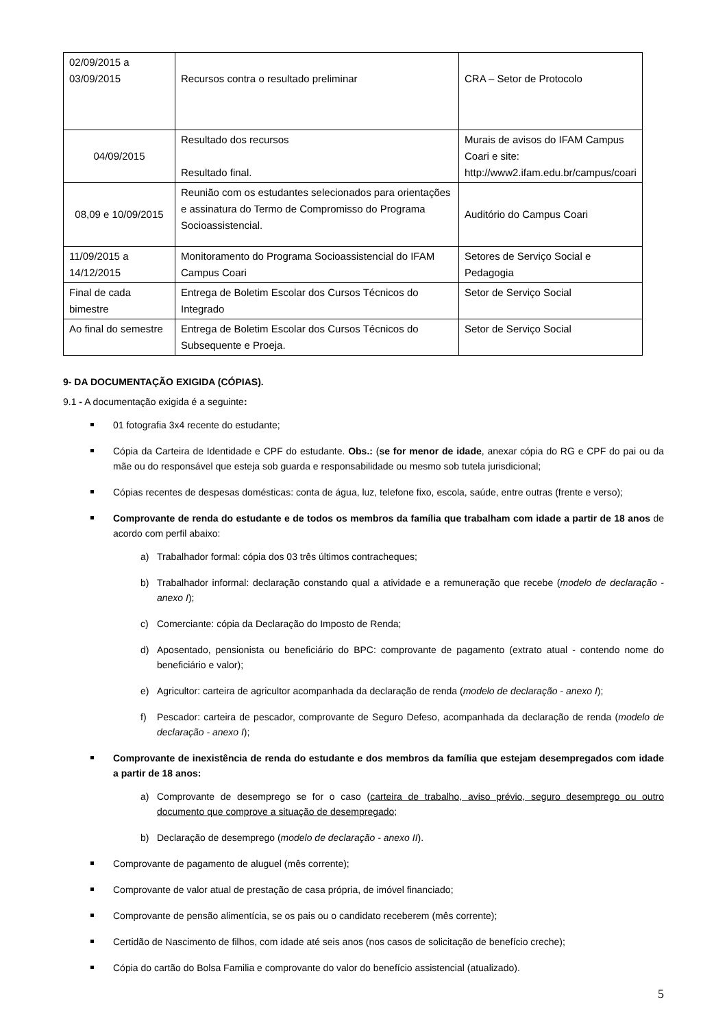| 02/09/2015 a 03/09/2015 | Recursos contra o resultado preliminar | CRA – Setor de Protocolo |
| 04/09/2015 | Resultado dos recursos Resultado final. | Murais de avisos do IFAM Campus Coari e site: http://www2.ifam.edu.br/campus/coari |
| 08,09 e 10/09/2015 | Reunião com os estudantes selecionados para orientações e assinatura do Termo de Compromisso do Programa Socioassistencial. | Auditório do Campus Coari |
| 11/09/2015 a 14/12/2015 | Monitoramento do Programa Socioassistencial do IFAM Campus Coari | Setores de Serviço Social e Pedagogia |
| Final de cada bimestre | Entrega de Boletim Escolar dos Cursos Técnicos do Integrado | Setor de Serviço Social |
| Ao final do semestre | Entrega de Boletim Escolar dos Cursos Técnicos do Subsequente e Proeja. | Setor de Serviço Social |
9- DA DOCUMENTAÇÃO EXIGIDA (CÓPIAS).
9.1 - A documentação exigida é a seguinte:
01 fotografia 3x4 recente do estudante;
Cópia da Carteira de Identidade e CPF do estudante. Obs.: (se for menor de idade, anexar cópia do RG e CPF do pai ou da mãe ou do responsável que esteja sob guarda e responsabilidade ou mesmo sob tutela jurisdicional;
Cópias recentes de despesas domésticas: conta de água, luz, telefone fixo, escola, saúde, entre outras (frente e verso);
Comprovante de renda do estudante e de todos os membros da família que trabalham com idade a partir de 18 anos de acordo com perfil abaixo:
a) Trabalhador formal: cópia dos 03 três últimos contracheques;
b) Trabalhador informal: declaração constando qual a atividade e a remuneração que recebe (modelo de declaração - anexo I);
c) Comerciante: cópia da Declaração do Imposto de Renda;
d) Aposentado, pensionista ou beneficiário do BPC: comprovante de pagamento (extrato atual - contendo nome do beneficiário e valor);
e) Agricultor: carteira de agricultor acompanhada da declaração de renda (modelo de declaração - anexo I);
f) Pescador: carteira de pescador, comprovante de Seguro Defeso, acompanhada da declaração de renda (modelo de declaração - anexo I);
Comprovante de inexistência de renda do estudante e dos membros da família que estejam desempregados com idade a partir de 18 anos:
a) Comprovante de desemprego se for o caso (carteira de trabalho, aviso prévio, seguro desemprego ou outro documento que comprove a situação de desempregado;
b) Declaração de desemprego (modelo de declaração - anexo II).
Comprovante de pagamento de aluguel (mês corrente);
Comprovante de valor atual de prestação de casa própria, de imóvel financiado;
Comprovante de pensão alimentícia, se os pais ou o candidato receberem (mês corrente);
Certidão de Nascimento de filhos, com idade até seis anos (nos casos de solicitação de benefício creche);
Cópia do cartão do Bolsa Familia e comprovante do valor do benefício assistencial (atualizado).
5